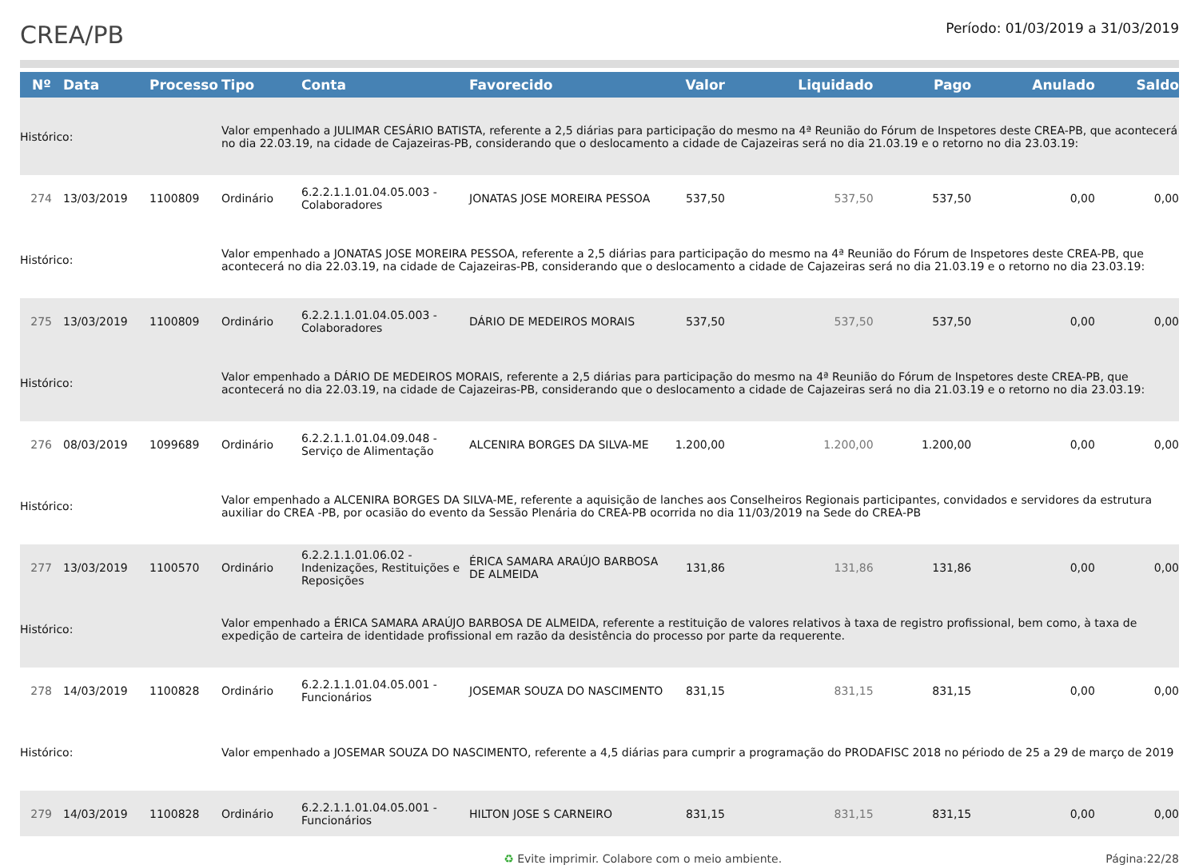CREA/PB
Período: 01/03/2019 a 31/03/2019
| Nº | Data | Processo | Tipo | Conta | Favorecido | Valor | Liquidado | Pago | Anulado | Saldo |
| --- | --- | --- | --- | --- | --- | --- | --- | --- | --- | --- |
| Histórico: | | | Valor empenhado a JULIMAR CESÁRIO BATISTA, referente a 2,5 diárias para participação do mesmo na 4ª Reunião do Fórum de Inspetores deste CREA-PB, que acontecerá no dia 22.03.19, na cidade de Cajazeiras-PB, considerando que o deslocamento a cidade de Cajazeiras será no dia 21.03.19 e o retorno no dia 23.03.19: | | | | | | | |
| 274 | 13/03/2019 | 1100809 | Ordinário | 6.2.2.1.1.01.04.05.003 - Colaboradores | JONATAS JOSE MOREIRA PESSOA | 537,50 | 537,50 | 537,50 | 0,00 | 0,00 |
| Histórico: | | | Valor empenhado a JONATAS JOSE MOREIRA PESSOA, referente a 2,5 diárias para participação do mesmo na 4ª Reunião do Fórum de Inspetores deste CREA-PB, que acontecerá no dia 22.03.19, na cidade de Cajazeiras-PB, considerando que o deslocamento a cidade de Cajazeiras será no dia 21.03.19 e o retorno no dia 23.03.19: | | | | | | | |
| 275 | 13/03/2019 | 1100809 | Ordinário | 6.2.2.1.1.01.04.05.003 - Colaboradores | DÁRIO DE MEDEIROS MORAIS | 537,50 | 537,50 | 537,50 | 0,00 | 0,00 |
| Histórico: | | | Valor empenhado a DÁRIO DE MEDEIROS MORAIS, referente a 2,5 diárias para participação do mesmo na 4ª Reunião do Fórum de Inspetores deste CREA-PB, que acontecerá no dia 22.03.19, na cidade de Cajazeiras-PB, considerando que o deslocamento a cidade de Cajazeiras será no dia 21.03.19 e o retorno no dia 23.03.19: | | | | | | | |
| 276 | 08/03/2019 | 1099689 | Ordinário | 6.2.2.1.1.01.04.09.048 - Serviço de Alimentação | ALCENIRA BORGES DA SILVA-ME | 1.200,00 | 1.200,00 | 1.200,00 | 0,00 | 0,00 |
| Histórico: | | | Valor empenhado a ALCENIRA BORGES DA SILVA-ME, referente a aquisição de lanches aos Conselheiros Regionais participantes, convidados e servidores da estrutura auxiliar do CREA -PB, por ocasião do evento da Sessão Plenária do CREA-PB ocorrida no dia 11/03/2019 na Sede do CREA-PB | | | | | | | |
| 277 | 13/03/2019 | 1100570 | Ordinário | 6.2.2.1.1.01.06.02 - Indenizações, Restituições e Reposições | ÉRICA SAMARA ARAÚJO BARBOSA DE ALMEIDA | 131,86 | 131,86 | 131,86 | 0,00 | 0,00 |
| Histórico: | | | Valor empenhado a ÉRICA SAMARA ARAÚJO BARBOSA DE ALMEIDA, referente a restituição de valores relativos à taxa de registro profissional, bem como, à taxa de expedição de carteira de identidade profissional em razão da desistência do processo por parte da requerente. | | | | | | | |
| 278 | 14/03/2019 | 1100828 | Ordinário | 6.2.2.1.1.01.04.05.001 - Funcionários | JOSEMAR SOUZA DO NASCIMENTO | 831,15 | 831,15 | 831,15 | 0,00 | 0,00 |
| Histórico: | | | Valor empenhado a JOSEMAR SOUZA DO NASCIMENTO, referente a 4,5 diárias para cumprir a programação do PRODAFISC 2018 no périodo de 25 a 29 de março de 2019 | | | | | | | |
| 279 | 14/03/2019 | 1100828 | Ordinário | 6.2.2.1.1.01.04.05.001 - Funcionários | HILTON JOSE S CARNEIRO | 831,15 | 831,15 | 831,15 | 0,00 | 0,00 |
♻ Evite imprimir. Colabore com o meio ambiente. Página:22/28